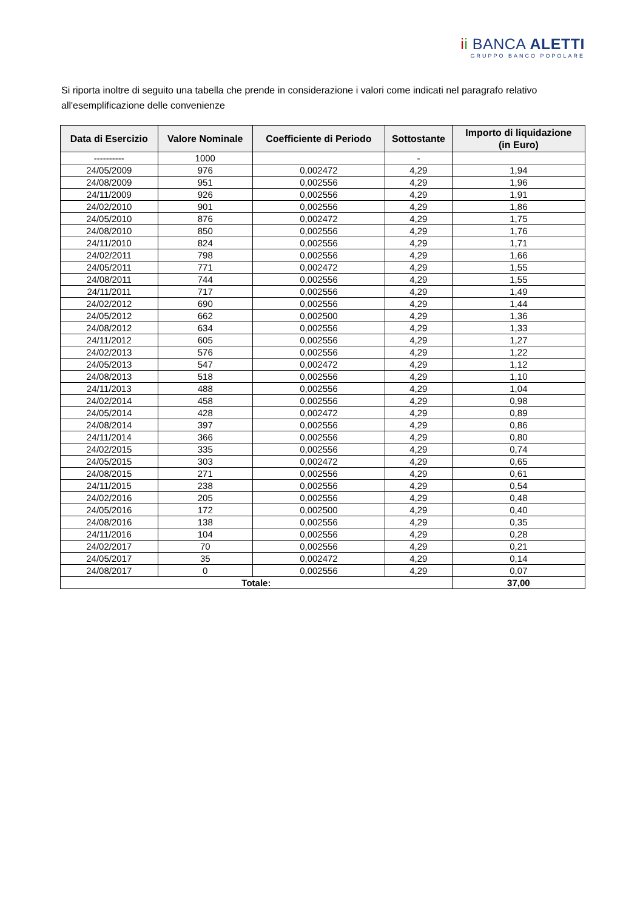ii BANCA ALETTI
GRUPPO BANCO POPOLARE
Si riporta inoltre di seguito una tabella che prende in considerazione i valori come indicati nel paragrafo relativo all'esemplificazione delle convenienze
| Data di Esercizio | Valore Nominale | Coefficiente di Periodo | Sottostante | Importo di liquidazione (in Euro) |
| --- | --- | --- | --- | --- |
| ---------- | 1000 | | - | |
| 24/05/2009 | 976 | 0,002472 | 4,29 | 1,94 |
| 24/08/2009 | 951 | 0,002556 | 4,29 | 1,96 |
| 24/11/2009 | 926 | 0,002556 | 4,29 | 1,91 |
| 24/02/2010 | 901 | 0,002556 | 4,29 | 1,86 |
| 24/05/2010 | 876 | 0,002472 | 4,29 | 1,75 |
| 24/08/2010 | 850 | 0,002556 | 4,29 | 1,76 |
| 24/11/2010 | 824 | 0,002556 | 4,29 | 1,71 |
| 24/02/2011 | 798 | 0,002556 | 4,29 | 1,66 |
| 24/05/2011 | 771 | 0,002472 | 4,29 | 1,55 |
| 24/08/2011 | 744 | 0,002556 | 4,29 | 1,55 |
| 24/11/2011 | 717 | 0,002556 | 4,29 | 1,49 |
| 24/02/2012 | 690 | 0,002556 | 4,29 | 1,44 |
| 24/05/2012 | 662 | 0,002500 | 4,29 | 1,36 |
| 24/08/2012 | 634 | 0,002556 | 4,29 | 1,33 |
| 24/11/2012 | 605 | 0,002556 | 4,29 | 1,27 |
| 24/02/2013 | 576 | 0,002556 | 4,29 | 1,22 |
| 24/05/2013 | 547 | 0,002472 | 4,29 | 1,12 |
| 24/08/2013 | 518 | 0,002556 | 4,29 | 1,10 |
| 24/11/2013 | 488 | 0,002556 | 4,29 | 1,04 |
| 24/02/2014 | 458 | 0,002556 | 4,29 | 0,98 |
| 24/05/2014 | 428 | 0,002472 | 4,29 | 0,89 |
| 24/08/2014 | 397 | 0,002556 | 4,29 | 0,86 |
| 24/11/2014 | 366 | 0,002556 | 4,29 | 0,80 |
| 24/02/2015 | 335 | 0,002556 | 4,29 | 0,74 |
| 24/05/2015 | 303 | 0,002472 | 4,29 | 0,65 |
| 24/08/2015 | 271 | 0,002556 | 4,29 | 0,61 |
| 24/11/2015 | 238 | 0,002556 | 4,29 | 0,54 |
| 24/02/2016 | 205 | 0,002556 | 4,29 | 0,48 |
| 24/05/2016 | 172 | 0,002500 | 4,29 | 0,40 |
| 24/08/2016 | 138 | 0,002556 | 4,29 | 0,35 |
| 24/11/2016 | 104 | 0,002556 | 4,29 | 0,28 |
| 24/02/2017 | 70 | 0,002556 | 4,29 | 0,21 |
| 24/05/2017 | 35 | 0,002472 | 4,29 | 0,14 |
| 24/08/2017 | 0 | 0,002556 | 4,29 | 0,07 |
| Totale: | | | | 37,00 |